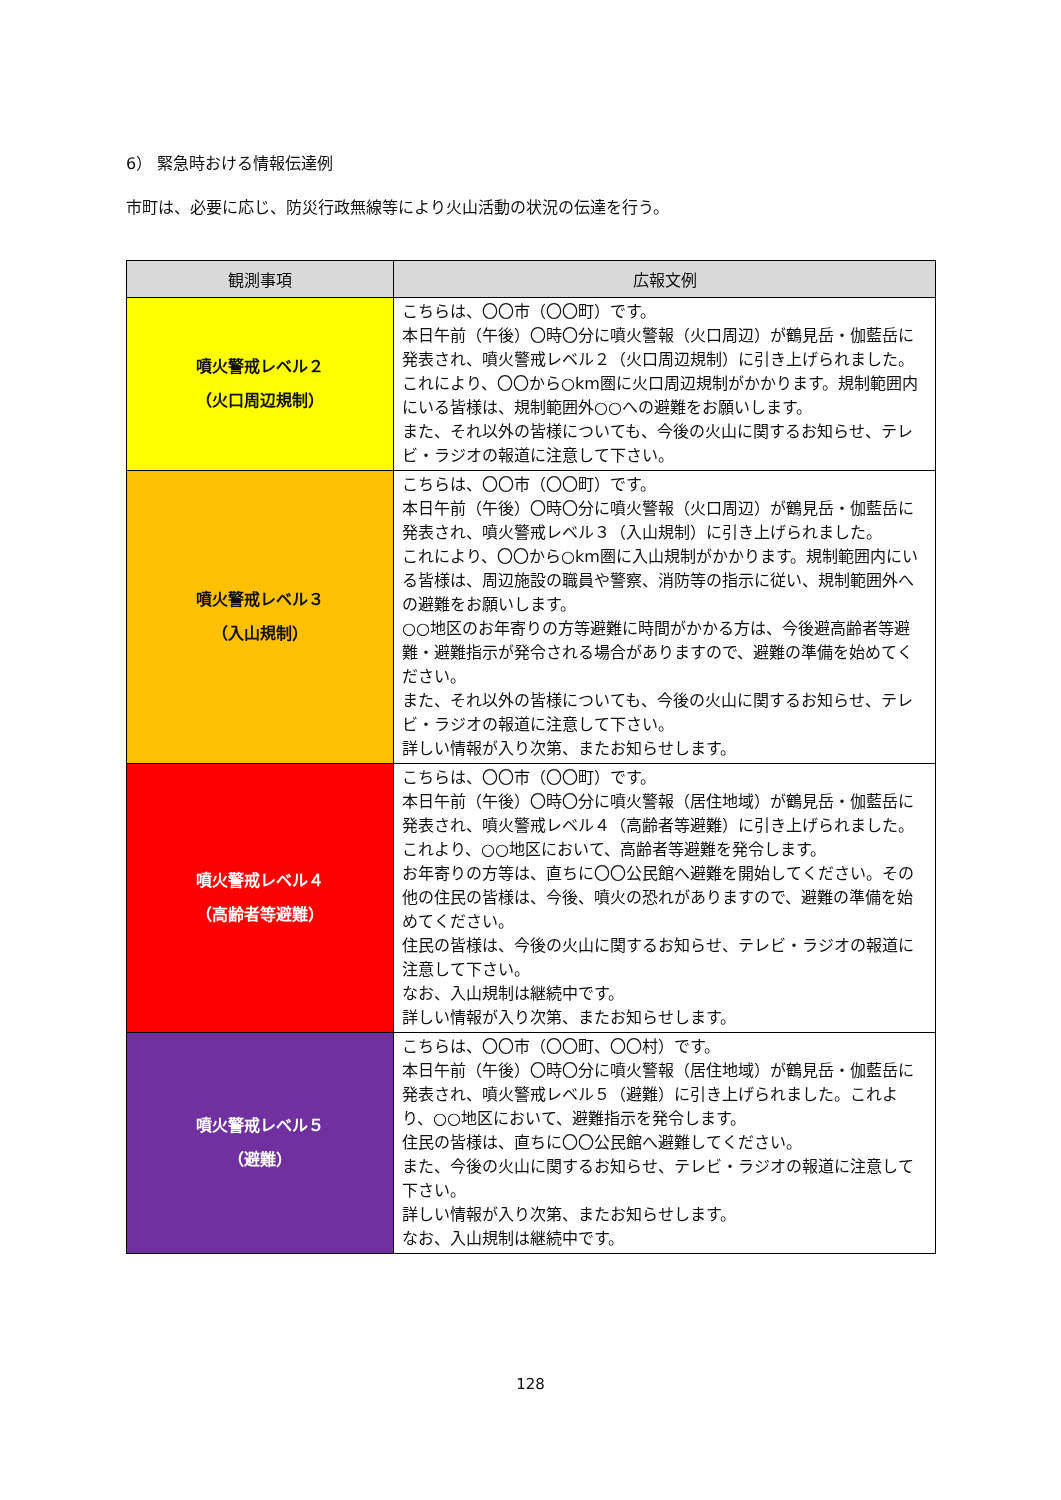6） 緊急時おける情報伝達例
市町は、必要に応じ、防災行政無線等により火山活動の状況の伝達を行う。
| 観測事項 | 広報文例 |
| --- | --- |
| 噴火警戒レベル２ （火口周辺規制） | こちらは、〇〇市（〇〇町）です。 本日午前（午後）〇時〇分に噴火警報（火口周辺）が鶴見岳・伽藍岳に発表され、噴火警戒レベル２（火口周辺規制）に引き上げられました。 これにより、〇〇から○km圏に火口周辺規制がかかります。規制範囲内にいる皆様は、規制範囲外○○への避難をお願いします。 また、それ以外の皆様についても、今後の火山に関するお知らせ、テレビ・ラジオの報道に注意して下さい。 |
| 噴火警戒レベル３ （入山規制） | こちらは、〇〇市（〇〇町）です。 本日午前（午後）〇時〇分に噴火警報（火口周辺）が鶴見岳・伽藍岳に発表され、噴火警戒レベル３（入山規制）に引き上げられました。 これにより、〇〇から○km圏に入山規制がかかります。規制範囲内にいる皆様は、周辺施設の職員や警察、消防等の指示に従い、規制範囲外への避難をお願いします。 ○○地区のお年寄りの方等避難に時間がかかる方は、今後避高齢者等避難・避難指示が発令される場合がありますので、避難の準備を始めてください。 また、それ以外の皆様についても、今後の火山に関するお知らせ、テレビ・ラジオの報道に注意して下さい。 詳しい情報が入り次第、またお知らせします。 |
| 噴火警戒レベル４ （高齢者等避難） | こちらは、〇〇市（〇〇町）です。 本日午前（午後）〇時〇分に噴火警報（居住地域）が鶴見岳・伽藍岳に発表され、噴火警戒レベル４（高齢者等避難）に引き上げられました。 これより、○○地区において、高齢者等避難を発令します。 お年寄りの方等は、直ちに〇〇公民館へ避難を開始してください。その他の住民の皆様は、今後、噴火の恐れがありますので、避難の準備を始めてください。 住民の皆様は、今後の火山に関するお知らせ、テレビ・ラジオの報道に注意して下さい。 なお、入山規制は継続中です。 詳しい情報が入り次第、またお知らせします。 |
| 噴火警戒レベル５ （避難） | こちらは、〇〇市（〇〇町、〇〇村）です。 本日午前（午後）〇時〇分に噴火警報（居住地域）が鶴見岳・伽藍岳に発表され、噴火警戒レベル５（避難）に引き上げられました。これより、○○地区において、避難指示を発令します。 住民の皆様は、直ちに〇〇公民館へ避難してください。 また、今後の火山に関するお知らせ、テレビ・ラジオの報道に注意して下さい。 詳しい情報が入り次第、またお知らせします。 なお、入山規制は継続中です。 |
128